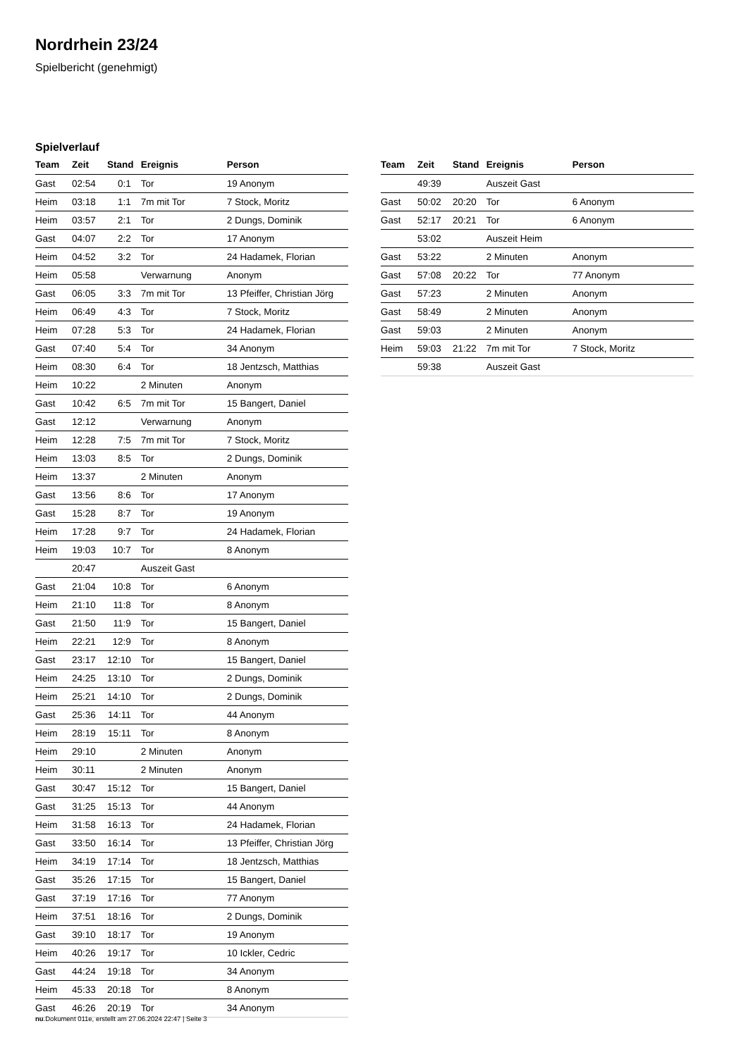Nordrhein 23/24
Spielbericht (genehmigt)
Spielverlauf
| Team | Zeit | Stand | Ereignis | Person |
| --- | --- | --- | --- | --- |
| Gast | 02:54 | 0:1 | Tor | 19 Anonym |
| Heim | 03:18 | 1:1 | 7m mit Tor | 7 Stock, Moritz |
| Heim | 03:57 | 2:1 | Tor | 2 Dungs, Dominik |
| Gast | 04:07 | 2:2 | Tor | 17 Anonym |
| Heim | 04:52 | 3:2 | Tor | 24 Hadamek, Florian |
| Heim | 05:58 | | Verwarnung | Anonym |
| Gast | 06:05 | 3:3 | 7m mit Tor | 13 Pfeiffer, Christian Jörg |
| Heim | 06:49 | 4:3 | Tor | 7 Stock, Moritz |
| Heim | 07:28 | 5:3 | Tor | 24 Hadamek, Florian |
| Gast | 07:40 | 5:4 | Tor | 34 Anonym |
| Heim | 08:30 | 6:4 | Tor | 18 Jentzsch, Matthias |
| Heim | 10:22 | | 2 Minuten | Anonym |
| Gast | 10:42 | 6:5 | 7m mit Tor | 15 Bangert, Daniel |
| Gast | 12:12 | | Verwarnung | Anonym |
| Heim | 12:28 | 7:5 | 7m mit Tor | 7 Stock, Moritz |
| Heim | 13:03 | 8:5 | Tor | 2 Dungs, Dominik |
| Heim | 13:37 | | 2 Minuten | Anonym |
| Gast | 13:56 | 8:6 | Tor | 17 Anonym |
| Gast | 15:28 | 8:7 | Tor | 19 Anonym |
| Heim | 17:28 | 9:7 | Tor | 24 Hadamek, Florian |
| Heim | 19:03 | 10:7 | Tor | 8 Anonym |
| | 20:47 | | Auszeit Gast | |
| Gast | 21:04 | 10:8 | Tor | 6 Anonym |
| Heim | 21:10 | 11:8 | Tor | 8 Anonym |
| Gast | 21:50 | 11:9 | Tor | 15 Bangert, Daniel |
| Heim | 22:21 | 12:9 | Tor | 8 Anonym |
| Gast | 23:17 | 12:10 | Tor | 15 Bangert, Daniel |
| Heim | 24:25 | 13:10 | Tor | 2 Dungs, Dominik |
| Heim | 25:21 | 14:10 | Tor | 2 Dungs, Dominik |
| Gast | 25:36 | 14:11 | Tor | 44 Anonym |
| Heim | 28:19 | 15:11 | Tor | 8 Anonym |
| Heim | 29:10 | | 2 Minuten | Anonym |
| Heim | 30:11 | | 2 Minuten | Anonym |
| Gast | 30:47 | 15:12 | Tor | 15 Bangert, Daniel |
| Gast | 31:25 | 15:13 | Tor | 44 Anonym |
| Heim | 31:58 | 16:13 | Tor | 24 Hadamek, Florian |
| Gast | 33:50 | 16:14 | Tor | 13 Pfeiffer, Christian Jörg |
| Heim | 34:19 | 17:14 | Tor | 18 Jentzsch, Matthias |
| Gast | 35:26 | 17:15 | Tor | 15 Bangert, Daniel |
| Gast | 37:19 | 17:16 | Tor | 77 Anonym |
| Heim | 37:51 | 18:16 | Tor | 2 Dungs, Dominik |
| Gast | 39:10 | 18:17 | Tor | 19 Anonym |
| Heim | 40:26 | 19:17 | Tor | 10 Ickler, Cedric |
| Gast | 44:24 | 19:18 | Tor | 34 Anonym |
| Heim | 45:33 | 20:18 | Tor | 8 Anonym |
| Gast | 46:26 | 20:19 | Tor | 34 Anonym |
| Team | Zeit | Stand | Ereignis | Person |
| --- | --- | --- | --- | --- |
| | 49:39 | | Auszeit Gast | |
| Gast | 50:02 | 20:20 | Tor | 6 Anonym |
| Gast | 52:17 | 20:21 | Tor | 6 Anonym |
| | 53:02 | | Auszeit Heim | |
| Gast | 53:22 | | 2 Minuten | Anonym |
| Gast | 57:08 | 20:22 | Tor | 77 Anonym |
| Gast | 57:23 | | 2 Minuten | Anonym |
| Gast | 58:49 | | 2 Minuten | Anonym |
| Gast | 59:03 | | 2 Minuten | Anonym |
| Heim | 59:03 | 21:22 | 7m mit Tor | 7 Stock, Moritz |
| | 59:38 | | Auszeit Gast | |
nu.Dokument 011e, erstellt am 27.06.2024 22:47 | Seite 3